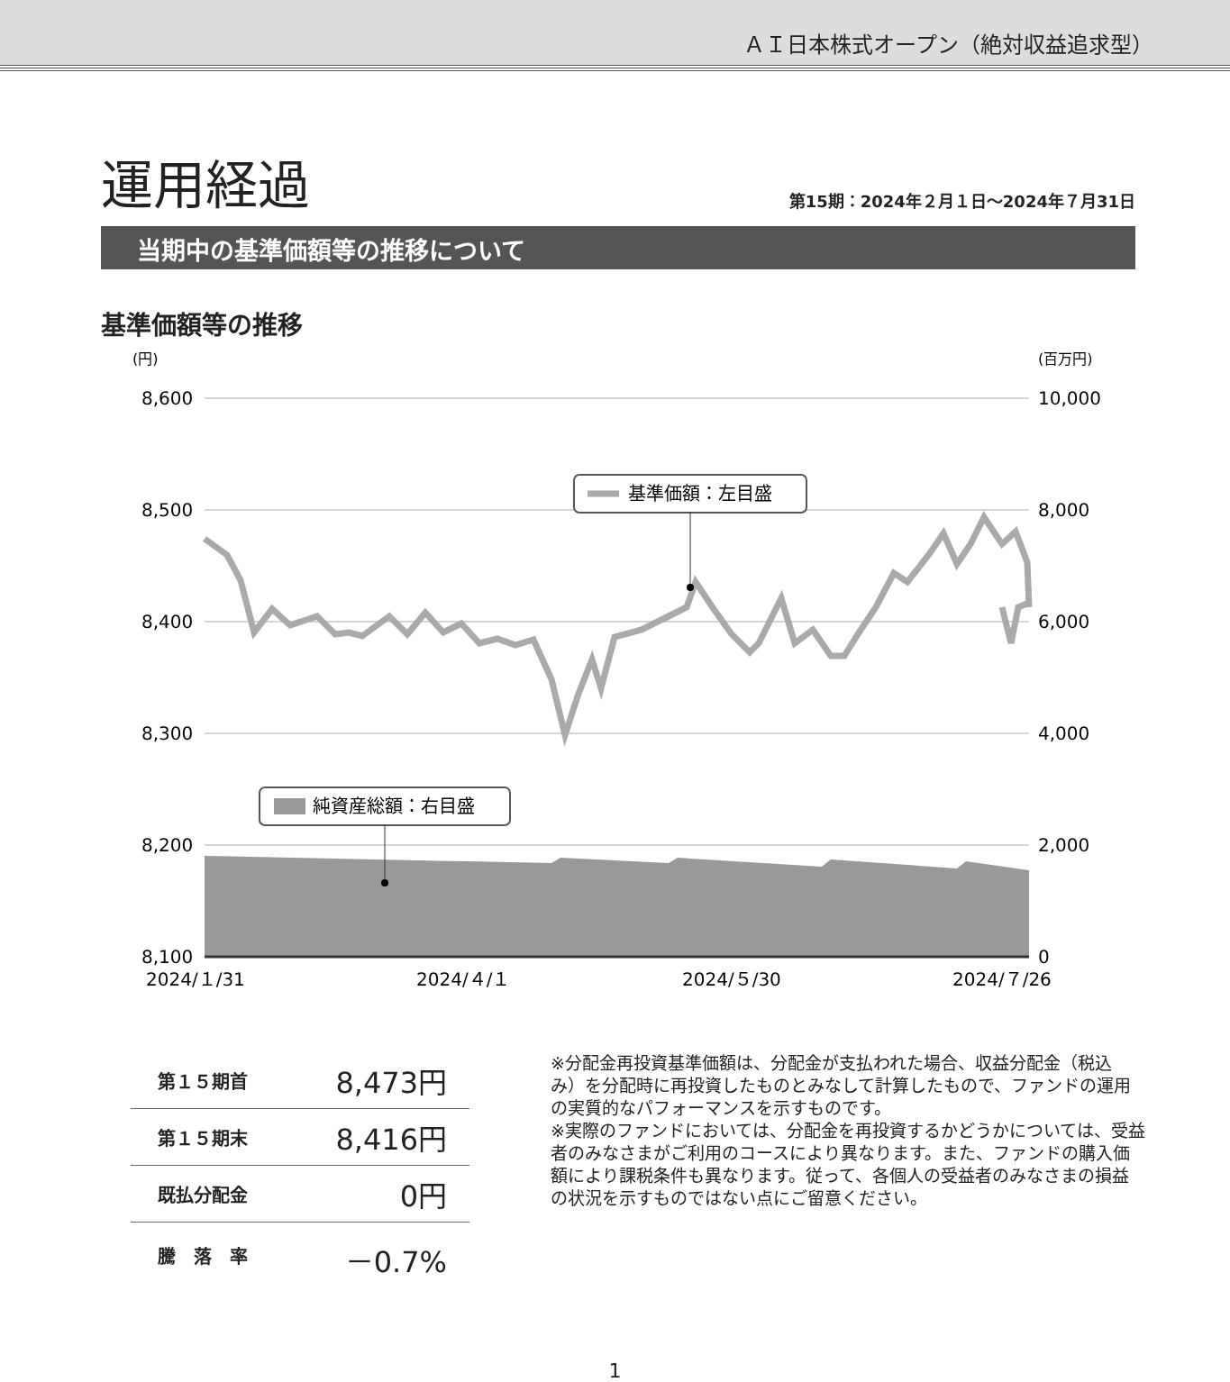ＡＩ日本株式オープン（絶対収益追求型）
運用経過
第15期：2024年２月１日～2024年７月31日
当期中の基準価額等の推移について
基準価額等の推移
(円)
(百万円)
8,600
8,500
8,400
8,300
8,200
8,100
10,000
8,000
6,000
4,000
2,000
0
基準価額：左目盛
純資産総額：右目盛
2024/１/31
2024/４/１
2024/５/30
2024/７/26
| 第１５期首 | 8,473円 |
| 第１５期末 | 8,416円 |
| 既払分配金 | 0円 |
| 騰 落 率 | －0.7% |
※分配金再投資基準価額は、分配金が支払われた場合、収益分配金（税込み）を分配時に再投資したものとみなして計算したもので、ファンドの運用の実質的なパフォーマンスを示すものです。
※実際のファンドにおいては、分配金を再投資するかどうかについては、受益者のみなさまがご利用のコースにより異なります。また、ファンドの購入価額により課税条件も異なります。従って、各個人の受益者のみなさまの損益の状況を示すものではない点にご留意ください。
1